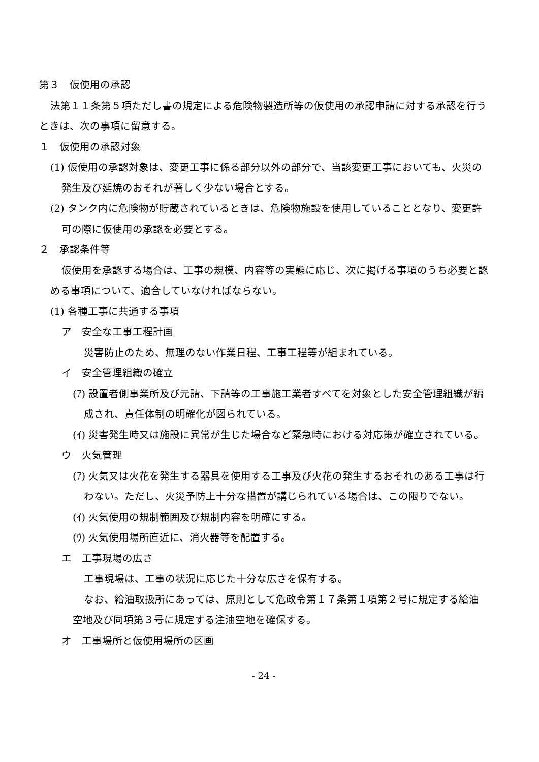第３　仮使用の承認
法第１１条第５項ただし書の規定による危険物製造所等の仮使用の承認申請に対する承認を行うときは、次の事項に留意する。
１　仮使用の承認対象
(1) 仮使用の承認対象は、変更工事に係る部分以外の部分で、当該変更工事においても、火災の発生及び延焼のおそれが著しく少ない場合とする。
(2) タンク内に危険物が貯蔵されているときは、危険物施設を使用していることとなり、変更許可の際に仮使用の承認を必要とする。
２　承認条件等
仮使用を承認する場合は、工事の規模、内容等の実態に応じ、次に掲げる事項のうち必要と認める事項について、適合していなければならない。
(1) 各種工事に共通する事項
ア　安全な工事工程計画
災害防止のため、無理のない作業日程、工事工程等が組まれている。
イ　安全管理組織の確立
(ｱ) 設置者側事業所及び元請、下請等の工事施工業者すべてを対象とした安全管理組織が編成され、責任体制の明確化が図られている。
(ｲ) 災害発生時又は施設に異常が生じた場合など緊急時における対応策が確立されている。
ウ　火気管理
(ｱ) 火気又は火花を発生する器具を使用する工事及び火花の発生するおそれのある工事は行わない。ただし、火災予防上十分な措置が講じられている場合は、この限りでない。
(ｲ) 火気使用の規制範囲及び規制内容を明確にする。
(ｳ) 火気使用場所直近に、消火器等を配置する。
エ　工事現場の広さ
工事現場は、工事の状況に応じた十分な広さを保有する。
なお、給油取扱所にあっては、原則として危政令第１７条第１項第２号に規定する給油空地及び同項第３号に規定する注油空地を確保する。
オ　工事場所と仮使用場所の区画
- 24 -